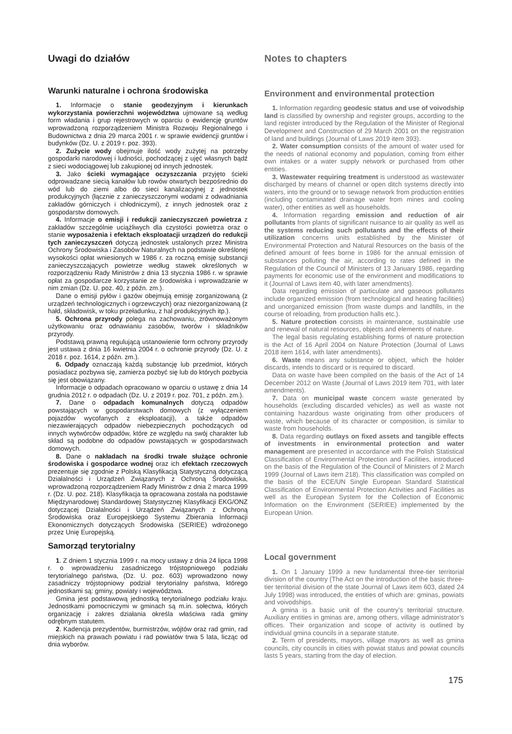Uwagi do działów Notes to chapters
Warunki naturalne i ochrona środowiska
1. Informacje o stanie geodezyjnym i kierunkach wykorzystania powierzchni województwa ujmowane są według form władania i grup rejestrowych w oparciu o ewidencję gruntów wprowadzoną rozporządzeniem Ministra Rozwoju Regionalnego i Budownictwa z dnia 29 marca 2001 r. w sprawie ewidencji gruntów i budynków (Dz. U. z 2019 r. poz. 393).
2. Zużycie wody obejmuje ilość wody zużytej na potrzeby gospodarki narodowej i ludności, pochodzącej z ujęć własnych bądź z sieci wodociągowej lub zakupionej od innych jednostek.
3. Jako ścieki wymagające oczyszczania przyjęto ścieki odprowadzane siecią kanałów lub rowów otwartych bezpośrednio do wód lub do ziemi albo do sieci kanalizacyjnej z jednostek produkcyjnych (łącznie z zanieczyszczonymi wodami z odwadniania zakładów górniczych i chłodniczymi), z innych jednostek oraz z gospodarstw domowych.
4. Informacje o emisji i redukcji zanieczyszczeń powietrza z zakładów szczególnie uciążliwych dla czystości powietrza oraz o stanie wyposażenia i efektach eksploatacji urządzeń do redukcji tych zanieczyszczeń dotyczą jednostek ustalonych przez Ministra Ochrony Środowiska i Zasobów Naturalnych na podstawie określonej wysokości opłat wniesionych w 1986 r. za roczną emisję substancji zanieczyszczających powietrze według stawek określonych w rozporządzeniu Rady Ministrów z dnia 13 stycznia 1986 r. w sprawie opłat za gospodarcze korzystanie ze środowiska i wprowadzanie w nim zmian (Dz. U. poz. 40, z późn. zm.).
Dane o emisji pyłów i gazów obejmują emisję zorganizowaną (z urządzeń technologicznych i ogrzewczych) oraz niezorganizowaną (z hałd, składowisk, w toku przeładunku, z hal produkcyjnych itp.).
5. Ochrona przyrody polega na zachowaniu, zrównoważonym użytkowaniu oraz odnawianiu zasobów, tworów i składników przyrody.
Podstawą prawną regulującą ustanowienie form ochrony przyrody jest ustawa z dnia 16 kwietnia 2004 r. o ochronie przyrody (Dz. U. z 2018 r. poz. 1614, z późn. zm.).
6. Odpady oznaczają każdą substancję lub przedmiot, których posiadacz pozbywa się, zamierza pozbyć się lub do których pozbycia się jest obowiązany.
Informacje o odpadach opracowano w oparciu o ustawę z dnia 14 grudnia 2012 r. o odpadach (Dz. U. z 2019 r. poz. 701, z późn. zm.).
7. Dane o odpadach komunalnych dotyczą odpadów powstających w gospodarstwach domowych (z wyłączeniem pojazdów wycofanych z eksploatacji), a także odpadów niezawierających odpadów niebezpiecznych pochodzących od innych wytwórców odpadów, które ze względu na swój charakter lub skład są podobne do odpadów powstających w gospodarstwach domowych.
8. Dane o nakładach na środki trwałe służące ochronie środowiska i gospodarce wodnej oraz ich efektach rzeczowych prezentuje się zgodnie z Polską Klasyfikacją Statystyczną dotyczącą Działalności i Urządzeń Związanych z Ochroną Środowiska, wprowadzoną rozporządzeniem Rady Ministrów z dnia 2 marca 1999 r. (Dz. U. poz. 218). Klasyfikacja ta opracowana została na podstawie Międzynarodowej Standardowej Statystycznej Klasyfikacji EKG/ONZ dotyczącej Działalności i Urządzeń Związanych z Ochroną Środowiska oraz Europejskiego Systemu Zbierania Informacji Ekonomicznych dotyczących Środowiska (SERIEE) wdrożonego przez Unię Europejską.
Samorząd terytorialny
1. Z dniem 1 stycznia 1999 r. na mocy ustawy z dnia 24 lipca 1998 r. o wprowadzeniu zasadniczego trójstopniowego podziału terytorialnego państwa, (Dz. U. poz. 603) wprowadzono nowy zasadniczy trójstopniowy podział terytorialny państwa, którego jednostkami są: gminy, powiaty i województwa.
Gmina jest podstawową jednostką terytorialnego podziału kraju. Jednostkami pomocniczymi w gminach są m.in. sołectwa, których organizację i zakres działania określa właściwa rada gminy odrębnym statutem.
2. Kadencja prezydentów, burmistrzów, wójtów oraz rad gmin, rad miejskich na prawach powiatu i rad powiatów trwa 5 lata, licząc od dnia wyborów.
Environment and environmental protection
1. Information regarding geodesic status and use of voivodship land is classified by ownership and register groups, according to the land register introduced by the Regulation of the Minister of Regional Development and Construction of 29 March 2001 on the registration of land and buildings (Journal of Laws 2019 item 393).
2. Water consumption consists of the amount of water used for the needs of national economy and population, coming from either own intakes or a water supply network or purchased from other entities.
3. Wastewater requiring treatment is understood as wastewater discharged by means of channel or open ditch systems directly into waters, into the ground or to sewage network from production entities (including contaminated drainage water from mines and cooling water), other entities as well as households.
4. Information regarding emission and reduction of air pollutants from plants of significant nuisance to air quality as well as the systems reducing such pollutants and the effects of their utilization concerns units established by the Minister of Environmental Protection and Natural Resources on the basis of the defined amount of fees borne in 1986 for the annual emission of substances polluting the air, according to rates defined in the Regulation of the Council of Ministers of 13 January 1986, regarding payments for economic use of the environment and modifications to it (Journal of Laws item 40, with later amendments).
Data regarding emission of particulate and gaseous pollutants include organized emission (from technological and heating facilities) and unorganized emission (from waste dumps and landfills, in the course of reloading, from production halls etc.).
5. Nature protection consists in maintenance, sustainable use and renewal of natural resources, objects and elements of nature.
The legal basis regulating establishing forms of nature protection is the Act of 16 April 2004 on Nature Protection (Journal of Laws 2018 item 1614, with later amendments).
6. Waste means any substance or object, which the holder discards, intends to discard or is required to discard.
Data on waste have been compiled on the basis of the Act of 14 December 2012 on Waste (Journal of Laws 2019 item 701, with later amendments).
7. Data on municipal waste concern waste generated by households (excluding discarded vehicles) as well as waste not containing hazardous waste originating from other producers of waste, which because of its character or composition, is similar to waste from households.
8. Data regarding outlays on fixed assets and tangible effects of investments in environmental protection and water management are presented in accordance with the Polish Statistical Classification of Environmental Protection and Facilities, introduced on the basis of the Regulation of the Council of Ministers of 2 March 1999 (Journal of Laws item 218). This classification was compiled on the basis of the ECE/UN Single European Standard Statistical Classification of Environmental Protection Activities and Facilities as well as the European System for the Collection of Economic Information on the Environment (SERIEE) implemented by the European Union.
Local government
1. On 1 January 1999 a new fundamental three-tier territorial division of the country (The Act on the introduction of the basic three-tier territorial division of the state Journal of Laws item 603, dated 24 July 1998) was introduced, the entities of which are: gminas, powiats and voivodships.
A gmina is a basic unit of the country’s territorial structure. Auxiliary entities in gminas are, among others, village administrator’s offices. Their organization and scope of activity is outlined by individual gmina councils in a separate statute.
2. Term of presidents, mayors, village mayors as well as gmina councils, city councils in cities with powiat status and powiat councils lasts 5 years, starting from the day of election.
175